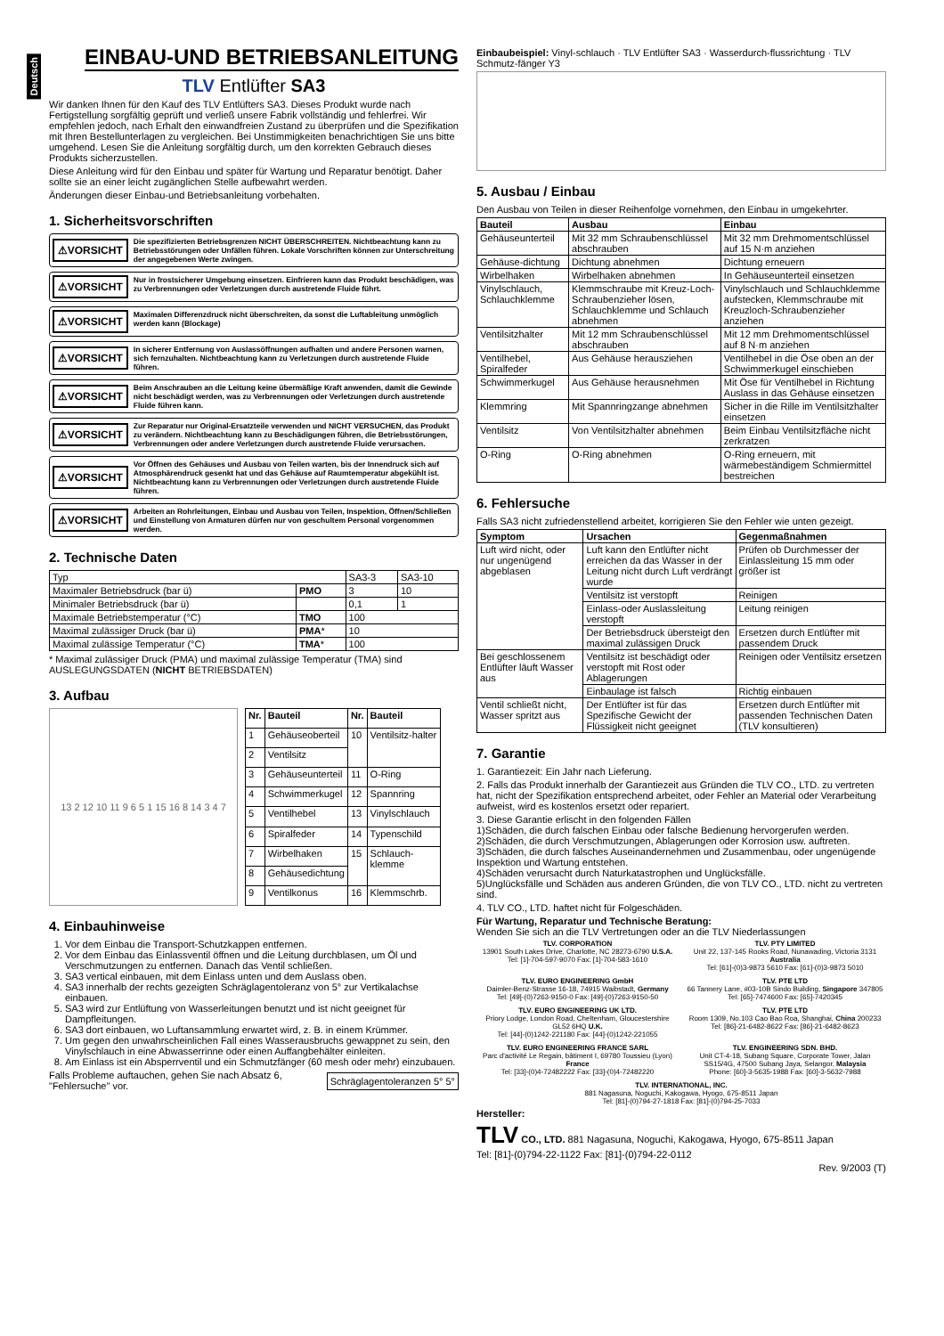Deutsch
EINBAU-UND BETRIEBSANLEITUNG
TLV Entlüfter SA3
Wir danken Ihnen für den Kauf des TLV Entlüfters SA3. Dieses Produkt wurde nach Fertigstellung sorgfältig geprüft und verließ unsere Fabrik vollständig und fehlerfrei. Wir empfehlen jedoch, nach Erhalt den einwandfreien Zustand zu überprüfen und die Spezifikation mit Ihren Bestellunterlagen zu vergleichen. Bei Unstimmigkeiten benachrichtigen Sie uns bitte umgehend. Lesen Sie die Anleitung sorgfältig durch, um den korrekten Gebrauch dieses Produkts sicherzustellen.
Diese Anleitung wird für den Einbau und später für Wartung und Reparatur benötigt. Daher sollte sie an einer leicht zugänglichen Stelle aufbewahrt werden.
Änderungen dieser Einbau-und Betriebsanleitung vorbehalten.
1. Sicherheitsvorschriften
⚠VORSICHT Die spezifizierten Betriebsgrenzen NICHT ÜBERSCHREITEN. Nichtbeachtung kann zu Betriebsstörungen oder Unfällen führen. Lokale Vorschriften können zur Unterschreitung der angegebenen Werte zwingen.
⚠VORSICHT Nur in frostsicherer Umgebung einsetzen. Einfrieren kann das Produkt beschädigen, was zu Verbrennungen oder Verletzungen durch austretende Fluide führt.
⚠VORSICHT Maximalen Differenzdruck nicht überschreiten, da sonst die Luftableitung unmöglich werden kann (Blockage)
⚠VORSICHT In sicherer Entfernung von Auslassöffnungen aufhalten und andere Personen warnen, sich fernzuhalten. Nichtbeachtung kann zu Verletzungen durch austretende Fluide führen.
⚠VORSICHT Beim Anschrauben an die Leitung keine übermäßige Kraft anwenden, damit die Gewinde nicht beschädigt werden, was zu Verbrennungen oder Verletzungen durch austretende Fluide führen kann.
⚠VORSICHT Zur Reparatur nur Original-Ersatzteile verwenden und NICHT VERSUCHEN, das Produkt zu verändern. Nichtbeachtung kann zu Beschädigungen führen, die Betriebsstörungen, Verbrennungen oder andere Verletzungen durch austretende Fluide verursachen.
⚠VORSICHT Vor Öffnen des Gehäuses und Ausbau von Teilen warten, bis der Innendruck sich auf Atmosphärendruck gesenkt hat und das Gehäuse auf Raumtemperatur abgekühlt ist. Nichtbeachtung kann zu Verbrennungen oder Verletzungen durch austretende Fluide führen.
⚠VORSICHT Arbeiten an Rohrleitungen, Einbau und Ausbau von Teilen, Inspektion, Öffnen/Schließen und Einstellung von Armaturen dürfen nur von geschultem Personal vorgenommen werden.
2. Technische Daten
| Typ | | SA3-3 | SA3-10 |
| Maximaler Betriebsdruck (bar ü) | PMO | 3 | 10 |
| Minimaler Betriebsdruck (bar ü) | | 0,1 | 1 |
| Maximale Betriebstemperatur (°C) | TMO | 100 | |
| Maximal zulässiger Druck (bar ü) | PMA * | 10 | |
| Maximal zulässige Temperatur (°C) | TMA * | 100 | |
* Maximal zulässiger Druck (PMA) und maximal zulässige Temperatur (TMA) sind AUSLEGUNGSDATEN (NICHT BETRIEBSDATEN)
3. Aufbau
13 2 12 10 11 9 6 5 1 15 16 8 14 3 4 7
| Nr. | Bauteil | Nr. | Bauteil |
| --- | --- | --- | --- |
| 1 | Gehäuseoberteil | 10 | Ventilsitz-halter |
| 2 | Ventilsitz | | |
| 3 | Gehäuseunterteil | 11 | O-Ring |
| 4 | Schwimmerkugel | 12 | Spannring |
| 5 | Ventilhebel | 13 | Vinylschlauch |
| 6 | Spiralfeder | 14 | Typenschild |
| 7 | Wirbelhaken | 15 | Schlauch-klemme |
| 8 | Gehäusedichtung | | |
| 9 | Ventilkonus | 16 | Klemmschrb. |
4. Einbauhinweise
1. Vor dem Einbau die Transport-Schutzkappen entfernen.
2. Vor dem Einbau das Einlassventil öffnen und die Leitung durchblasen, um Öl und Verschmutzungen zu entfernen. Danach das Ventil schließen.
3. SA3 vertical einbauen, mit dem Einlass unten und dem Auslass oben.
4. SA3 innerhalb der rechts gezeigten Schräglagentoleranz von 5° zur Vertikalachse einbauen.
5. SA3 wird zur Entlüftung von Wasserleitungen benutzt und ist nicht geeignet für Dampfleitungen.
6. SA3 dort einbauen, wo Luftansammlung erwartet wird, z. B. in einem Krümmer.
7. Um gegen den unwahrscheinlichen Fall eines Wasserausbruchs gewappnet zu sein, den Vinylschlauch in eine Abwasserrinne oder einen Auffangbehälter einleiten.
8. Am Einlass ist ein Absperrventil und ein Schmutzfänger (60 mesh oder mehr) einzubauen.
Schräglagentoleranzen 5° 5°
Falls Probleme auftauchen, gehen Sie nach Absatz 6, "Fehlersuche" vor.
Einbaubeispiel: Vinyl-schlauch · TLV Entlüfter SA3 · Wasserdurch-flussrichtung · TLV Schmutz-fänger Y3
5. Ausbau / Einbau
Den Ausbau von Teilen in dieser Reihenfolge vornehmen, den Einbau in umgekehrter.
| Bauteil | Ausbau | Einbau |
| --- | --- | --- |
| Gehäuseunterteil | Mit 32 mm Schraubenschlüssel abschrauben | Mit 32 mm Drehmomentschlüssel auf 15 N·m anziehen |
| Gehäuse-dichtung | Dichtung abnehmen | Dichtung erneuern |
| Wirbelhaken | Wirbelhaken abnehmen | In Gehäuseunterteil einsetzen |
| Vinylschlauch, Schlauchklemme | Klemmschraube mit Kreuz-Loch-Schraubenzieher lösen, Schlauchklemme und Schlauch abnehmen | Vinylschlauch und Schlauchklemme aufstecken, Klemmschraube mit Kreuzloch-Schraubenzieher anziehen |
| Ventilsitzhalter | Mit 12 mm Schraubenschlüssel abschrauben | Mit 12 mm Drehmomentschlüssel auf 8 N·m anziehen |
| Ventilhebel, Spiralfeder | Aus Gehäuse herausziehen | Ventilhebel in die Öse oben an der Schwimmerkugel einschieben |
| Schwimmerkugel | Aus Gehäuse herausnehmen | Mit Öse für Ventilhebel in Richtung Auslass in das Gehäuse einsetzen |
| Klemmring | Mit Spannringzange abnehmen | Sicher in die Rille im Ventilsitzhalter einsetzen |
| Ventilsitz | Von Ventilsitzhalter abnehmen | Beim Einbau Ventilsitzfläche nicht zerkratzen |
| O-Ring | O-Ring abnehmen | O-Ring erneuern, mit wärmebeständigem Schmiermittel bestreichen |
6. Fehlersuche
Falls SA3 nicht zufriedenstellend arbeitet, korrigieren Sie den Fehler wie unten gezeigt.
| Symptom | Ursachen | Gegenmaßnahmen |
| --- | --- | --- |
| Luft wird nicht, oder nur ungenügend abgeblasen | Luft kann den Entlüfter nicht erreichen da das Wasser in der Leitung nicht durch Luft verdrängt wurde | Prüfen ob Durchmesser der Einlassleitung 15 mm oder größer ist |
| | Ventilsitz ist verstopft | Reinigen |
| | Einlass-oder Auslassleitung verstopft | Leitung reinigen |
| | Der Betriebsdruck übersteigt den maximal zulässigen Druck | Ersetzen durch Entlüfter mit passendem Druck |
| Bei geschlossenem Entlüfter läuft Wasser aus | Ventilsitz ist beschädigt oder verstopft mit Rost oder Ablagerungen | Reinigen oder Ventilsitz ersetzen |
| | Einbaulage ist falsch | Richtig einbauen |
| Ventil schließt nicht, Wasser spritzt aus | Der Entlüfter ist für das Spezifische Gewicht der Flüssigkeit nicht geeignet | Ersetzen durch Entlüfter mit passenden Technischen Daten (TLV konsultieren) |
7. Garantie
1. Garantiezeit: Ein Jahr nach Lieferung.
2. Falls das Produkt innerhalb der Garantiezeit aus Gründen die TLV CO., LTD. zu vertreten hat, nicht der Spezifikation entsprechend arbeitet, oder Fehler an Material oder Verarbeitung aufweist, wird es kostenlos ersetzt oder repariert.
3. Diese Garantie erlischt in den folgenden Fällen
1)Schäden, die durch falschen Einbau oder falsche Bedienung hervorgerufen werden.
2)Schäden, die durch Verschmutzungen, Ablagerungen oder Korrosion usw. auftreten.
3)Schäden, die durch falsches Auseinandernehmen und Zusammenbau, oder ungenügende Inspektion und Wartung entstehen.
4)Schäden verursacht durch Naturkatastrophen und Unglücksfälle.
5)Unglücksfälle und Schäden aus anderen Gründen, die von TLV CO., LTD. nicht zu vertreten sind.
4. TLV CO., LTD. haftet nicht für Folgeschäden.
Für Wartung, Reparatur und Technische Beratung:
Wenden Sie sich an die TLV Vertretungen oder an die TLV Niederlassungen
TLV. CORPORATION
13901 South Lakes Drive, Charlotte, NC 28273-6790 U.S.A.
Tel: [1]-704-597-9070 Fax: [1]-704-583-1610
TLV. PTY LIMITED
Unit 22, 137-145 Rooks Road, Nunawading, Victoria 3131 Australia
Tel: [61]-(0)3-9873 5610 Fax: [61]-(0)3-9873 5010
TLV. EURO ENGINEERING GmbH
Daimler-Benz-Strasse 16-18, 74915 Waibstadt, Germany
Tel: [49]-(0)7263-9150-0 Fax: [49]-(0)7263-9150-50
TLV. PTE LTD
66 Tannery Lane, #03-10B Sindo Building, Singapore 347805
Tel: [65]-7474600 Fax: [65]-7420345
TLV. EURO ENGINEERING UK LTD.
Priory Lodge, London Road, Cheltenham, Gloucestershire GL52 6HQ U.K.
Tel: [44]-(0)1242-221180 Fax: [44]-(0)1242-221055
TLV. PTE LTD
Room 1309, No.103 Cao Bao Roa, Shanghai, China 200233
Tel: [86]-21-6482-8622 Fax: [86]-21-6482-8623
TLV. EURO ENGINEERING FRANCE SARL
Parc d'activité Le Regain, bâtiment I, 69780 Toussieu (Lyon) France
Tel: [33]-(0)4-72482222 Fax: [33]-(0)4-72482220
TLV. ENGINEERING SDN. BHD.
Unit CT-4-18, Subang Square, Corporate Tower, Jalan SS15/4G, 47500 Subang Jaya, Selangor, Malaysia
Phone: [60]-3-5635-1988 Fax: [60]-3-5632-7988
TLV. INTERNATIONAL, INC.
881 Nagasuna, Noguchi, Kakogawa, Hyogo, 675-8511 Japan
Tel: [81]-(0)794-27-1818 Fax: [81]-(0)794-25-7033
Hersteller:
TLV CO., LTD. 881 Nagasuna, Noguchi, Kakogawa, Hyogo, 675-8511 Japan
Tel: [81]-(0)794-22-1122 Fax: [81]-(0)794-22-0112
Rev. 9/2003 (T)